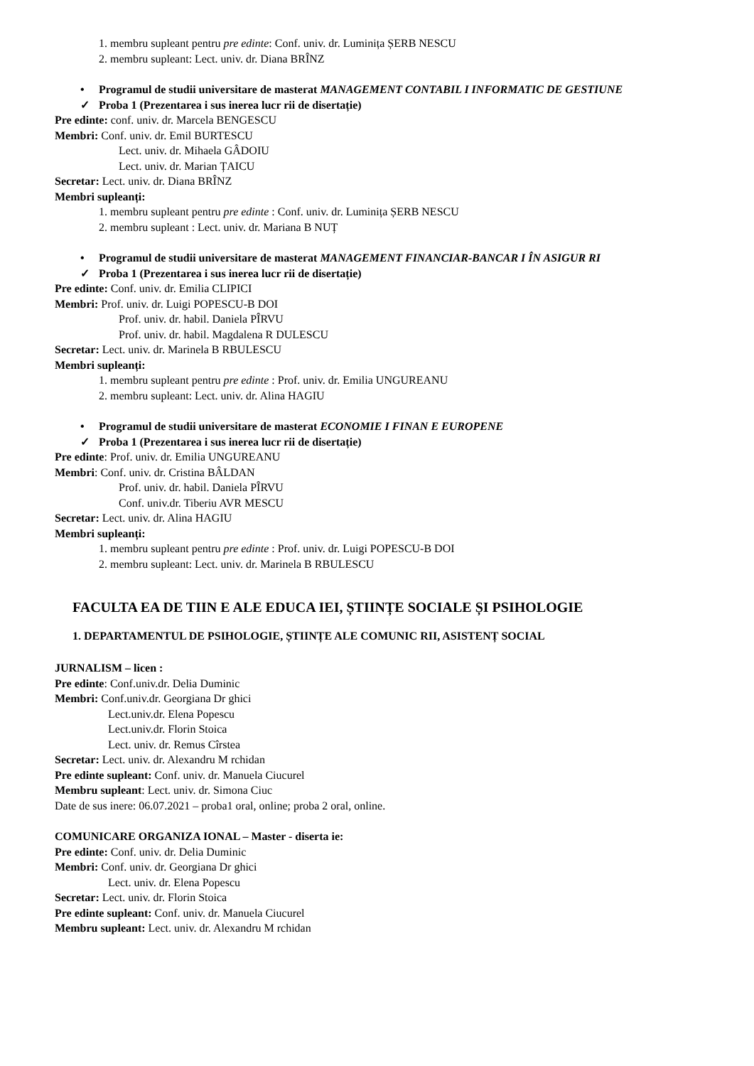1. membru supleant pentru pre edinte: Conf. univ. dr. Luminița ȘERB NESCU
2. membru supleant: Lect. univ. dr. Diana BRÎNZ
• Programul de studii universitare de masterat MANAGEMENT CONTABIL I INFORMATIC DE GESTIUNE
✓ Proba 1 (Prezentarea i sus inerea lucr rii de disertație)
Pre edinte: conf. univ. dr. Marcela BENGESCU
Membri: Conf. univ. dr. Emil BURTESCU
Lect. univ. dr. Mihaela GÂDOIU
Lect. univ. dr. Marian ȚAICU
Secretar: Lect. univ. dr. Diana BRÎNZ
Membri supleanți:
1. membru supleant pentru pre edinte : Conf. univ. dr. Luminița ȘERB NESCU
2. membru supleant : Lect. univ. dr. Mariana B NUȚ
• Programul de studii universitare de masterat MANAGEMENT FINANCIAR-BANCAR I ÎN ASIGUR RI
✓ Proba 1 (Prezentarea i sus inerea lucr rii de disertație)
Pre edinte: Conf. univ. dr. Emilia CLIPICI
Membri: Prof. univ. dr. Luigi POPESCU-B DOI
Prof. univ. dr. habil. Daniela PÎRVU
Prof. univ. dr. habil. Magdalena R DULESCU
Secretar: Lect. univ. dr. Marinela B RBULESCU
Membri supleanți:
1. membru supleant pentru pre edinte : Prof. univ. dr. Emilia UNGUREANU
2. membru supleant: Lect. univ. dr. Alina HAGIU
• Programul de studii universitare de masterat ECONOMIE I FINAN E EUROPENE
✓ Proba 1 (Prezentarea i sus inerea lucr rii de disertație)
Pre edinte: Prof. univ. dr. Emilia UNGUREANU
Membri: Conf. univ. dr. Cristina BÂLDAN
Prof. univ. dr. habil. Daniela PÎRVU
Conf. univ.dr. Tiberiu AVR MESCU
Secretar: Lect. univ. dr. Alina HAGIU
Membri supleanți:
1. membru supleant pentru pre edinte : Prof. univ. dr. Luigi POPESCU-B DOI
2. membru supleant: Lect. univ. dr. Marinela B RBULESCU
FACULTA EA DE TIIN E ALE EDUCA IEI, ȘTIINȚE SOCIALE ȘI PSIHOLOGIE
1. DEPARTAMENTUL DE PSIHOLOGIE, ȘTIINȚE ALE COMUNIC RII, ASISTENȚ SOCIAL
JURNALISM – licen :
Pre edinte: Conf.univ.dr. Delia Duminic
Membri: Conf.univ.dr. Georgiana Dr ghici
Lect.univ.dr. Elena Popescu
Lect.univ.dr. Florin Stoica
Lect. univ. dr. Remus Cîrstea
Secretar: Lect. univ. dr. Alexandru M rchidan
Pre edinte supleant: Conf. univ. dr. Manuela Ciucurel
Membru supleant: Lect. univ. dr. Simona Ciuc
Date de sus inere: 06.07.2021 – proba1 oral, online; proba 2 oral, online.
COMUNICARE ORGANIZA IONAL – Master - diserta ie:
Pre edinte: Conf. univ. dr. Delia Duminic
Membri: Conf. univ. dr. Georgiana Dr ghici
Lect. univ. dr. Elena Popescu
Secretar: Lect. univ. dr. Florin Stoica
Pre edinte supleant: Conf. univ. dr. Manuela Ciucurel
Membru supleant: Lect. univ. dr. Alexandru M rchidan